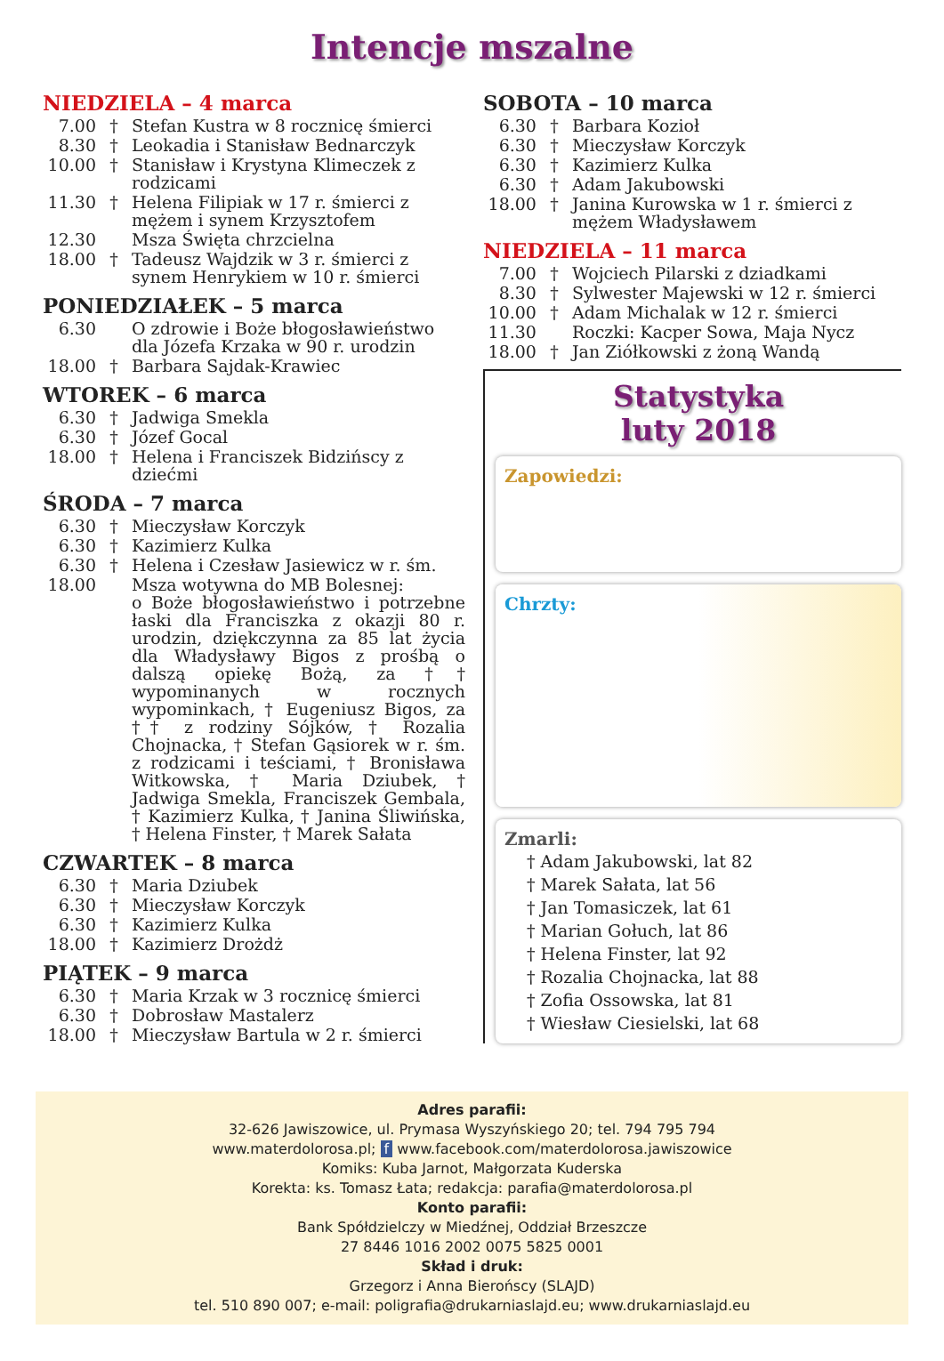Intencje mszalne
NIEDZIELA – 4 marca
7.00 † Stefan Kustra w 8 rocznicę śmierci
8.30 † Leokadia i Stanisław Bednarczyk
10.00 † Stanisław i Krystyna Klimeczek z rodzicami
11.30 † Helena Filipiak w 17 r. śmierci z mężem i synem Krzysztofem
12.30 Msza Święta chrzcielna
18.00 † Tadeusz Wajdzik w 3 r. śmierci z synem Henrykiem w 10 r. śmierci
PONIEDZIAŁEK – 5 marca
6.30 O zdrowie i Boże błogosławieństwo dla Józefa Krzaka w 90 r. urodzin
18.00 † Barbara Sajdak-Krawiec
WTOREK – 6 marca
6.30 † Jadwiga Smekla
6.30 † Józef Gocal
18.00 † Helena i Franciszek Bidzińscy z dziećmi
ŚRODA – 7 marca
6.30 † Mieczysław Korczyk
6.30 † Kazimierz Kulka
6.30 † Helena i Czesław Jasiewicz w r. śm.
18.00 Msza wotywna do MB Bolesnej:
o Boże błogosławieństwo i potrzebne łaski dla Franciszka z okazji 80 r. urodzin, dziękczynna za 85 lat życia dla Władysławy Bigos z prośbą o dalszą opiekę Bożą, za †† wypominanych w rocznych wypominkach, † Eugeniusz Bigos, za †† z rodziny Sójków, † Rozalia Chojnacka, † Stefan Gąsiorek w r. śm. z rodzicami i teściami, † Bronisława Witkowska, † Maria Dziubek, † Jadwiga Smekla, Franciszek Gembala, † Kazimierz Kulka, † Janina Śliwińska, † Helena Finster, † Marek Sałata
CZWARTEK – 8 marca
6.30 † Maria Dziubek
6.30 † Mieczysław Korczyk
6.30 † Kazimierz Kulka
18.00 † Kazimierz Drożdż
PIĄTEK – 9 marca
6.30 † Maria Krzak w 3 rocznicę śmierci
6.30 † Dobrosław Mastalerz
18.00 † Mieczysław Bartula w 2 r. śmierci
SOBOTA – 10 marca
6.30 † Barbara Kozioł
6.30 † Mieczysław Korczyk
6.30 † Kazimierz Kulka
6.30 † Adam Jakubowski
18.00 † Janina Kurowska w 1 r. śmierci z mężem Władysławem
NIEDZIELA – 11 marca
7.00 † Wojciech Pilarski z dziadkami
8.30 † Sylwester Majewski w 12 r. śmierci
10.00 † Adam Michalak w 12 r. śmierci
11.30 Roczki: Kacper Sowa, Maja Nycz
18.00 † Jan Ziółkowski z żoną Wandą
Statystyka
luty 2018
Zapowiedzi:
Chrzty:
Zmarli:
† Adam Jakubowski, lat 82
† Marek Sałata, lat 56
† Jan Tomasiczek, lat 61
† Marian Gołuch, lat 86
† Helena Finster, lat 92
† Rozalia Chojnacka, lat 88
† Zofia Ossowska, lat 81
† Wiesław Ciesielski, lat 68
Adres parafii:
32-626 Jawiszowice, ul. Prymasa Wyszyńskiego 20; tel. 794 795 794
www.materdolorosa.pl; f www.facebook.com/materdolorosa.jawiszowice
Komiks: Kuba Jarnot, Małgorzata Kuderska
Korekta: ks. Tomasz Łata; redakcja: parafia@materdolorosa.pl
Konto parafii:
Bank Spółdzielczy w Miedźnej, Oddział Brzeszcze
27 8446 1016 2002 0075 5825 0001
Skład i druk:
Grzegorz i Anna Bierońscy (SLAJD)
tel. 510 890 007; e-mail: poligrafia@drukarniaslajd.eu; www.drukarniaslajd.eu